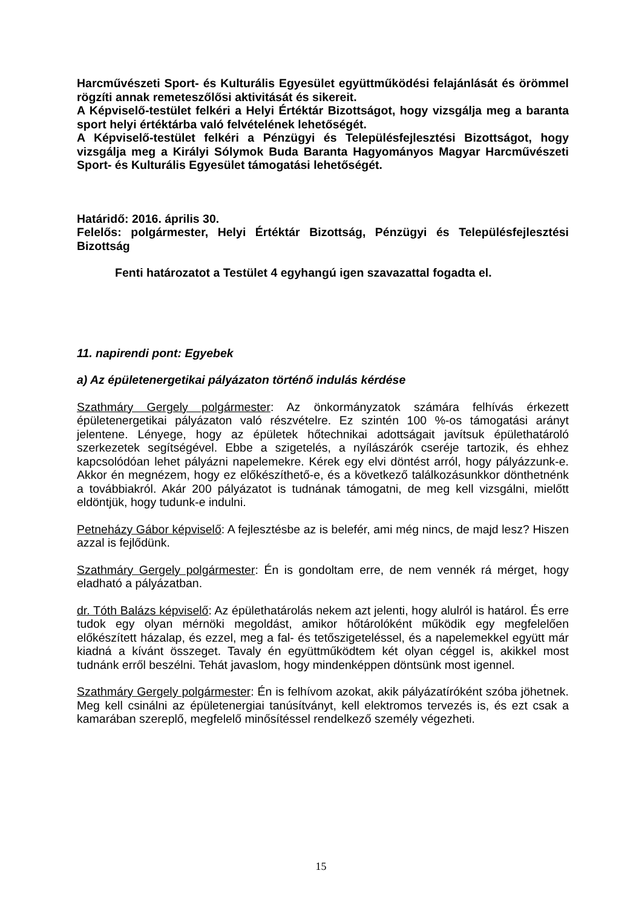Harcművészeti Sport- és Kulturális Egyesület együttműködési felajánlását és örömmel rögzíti annak remeteszőlősi aktivitását és sikereit.
A Képviselő-testület felkéri a Helyi Értéktár Bizottságot, hogy vizsgálja meg a baranta sport helyi értéktárba való felvételének lehetőségét.
A Képviselő-testület felkéri a Pénzügyi és Településfejlesztési Bizottságot, hogy vizsgálja meg a Királyi Sólymok Buda Baranta Hagyományos Magyar Harcművészeti Sport- és Kulturális Egyesület támogatási lehetőségét.
Határidő: 2016. április 30.
Felelős: polgármester, Helyi Értéktár Bizottság, Pénzügyi és Településfejlesztési Bizottság
Fenti határozatot a Testület 4 egyhangú igen szavazattal fogadta el.
11. napirendi pont: Egyebek
a) Az épületenergetikai pályázaton történő indulás kérdése
Szathmáry Gergely polgármester: Az önkormányzatok számára felhívás érkezett épületenergetikai pályázaton való részvételre. Ez szintén 100 %-os támogatási arányt jelentene. Lényege, hogy az épületek hőtechnikai adottságait javítsuk épülethatároló szerkezetek segítségével. Ebbe a szigetelés, a nyílászárók cseréje tartozik, és ehhez kapcsolódóan lehet pályázni napelemekre. Kérek egy elvi döntést arról, hogy pályázzunk-e. Akkor én megnézem, hogy ez előkészíthető-e, és a következő találkozásunkkor dönthetnénk a továbbiakról. Akár 200 pályázatot is tudnának támogatni, de meg kell vizsgálni, mielőtt eldöntjük, hogy tudunk-e indulni.
Petneházy Gábor képviselő: A fejlesztésbe az is belefér, ami még nincs, de majd lesz? Hiszen azzal is fejlődünk.
Szathmáry Gergely polgármester: Én is gondoltam erre, de nem vennék rá mérget, hogy eladható a pályázatban.
dr. Tóth Balázs képviselő: Az épülethatárolás nekem azt jelenti, hogy alulról is határol. És erre tudok egy olyan mérnöki megoldást, amikor hőtárolóként működik egy megfelelően előkészített házalap, és ezzel, meg a fal- és tetőszigeteléssel, és a napelemekkel együtt már kiadná a kívánt összeget. Tavaly én együttműködtem két olyan céggel is, akikkel most tudnánk erről beszélni. Tehát javaslom, hogy mindenképpen döntsünk most igennel.
Szathmáry Gergely polgármester: Én is felhívom azokat, akik pályázatíróként szóba jöhetnek. Meg kell csinálni az épületenergiai tanúsítványt, kell elektromos tervezés is, és ezt csak a kamarában szereplő, megfelelő minősítéssel rendelkező személy végezheti.
15